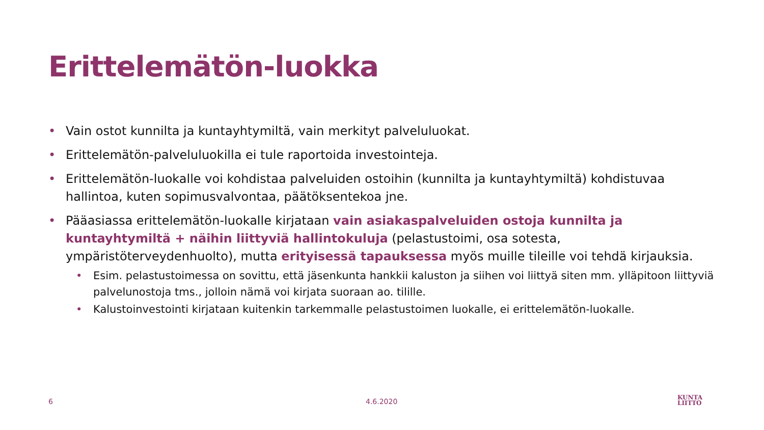Erittelemätön-luokka
• Vain ostot kunnilta ja kuntayhtymiltä, vain merkityt palveluluokat.
• Erittelemätön-palveluluokilla ei tule raportoida investointeja.
• Erittelemätön-luokalle voi kohdistaa palveluiden ostoihin (kunnilta ja kuntayhtymiltä) kohdistuvaa hallintoa, kuten sopimusvalvontaa, päätöksentekoa jne.
• Pääasiassa erittelemätön-luokalle kirjataan vain asiakaspalveluiden ostoja kunnilta ja kuntayhtymiltä + näihin liittyviä hallintokuluja (pelastustoimi, osa sotesta, ympäristöterveydenhuolto), mutta erityisessä tapauksessa myös muille tileille voi tehdä kirjauksia.
• Esim. pelastustoimessa on sovittu, että jäsenkunta hankkii kaluston ja siihen voi liittyä siten mm. ylläpitoon liittyviä palvelunostoja tms., jolloin nämä voi kirjata suoraan ao. tilille.
• Kalustoinvestointi kirjataan kuitenkin tarkemmalle pelastustoimen luokalle, ei erittelemätön-luokalle.
6 4.6.2020
KUNTA
LIITTO